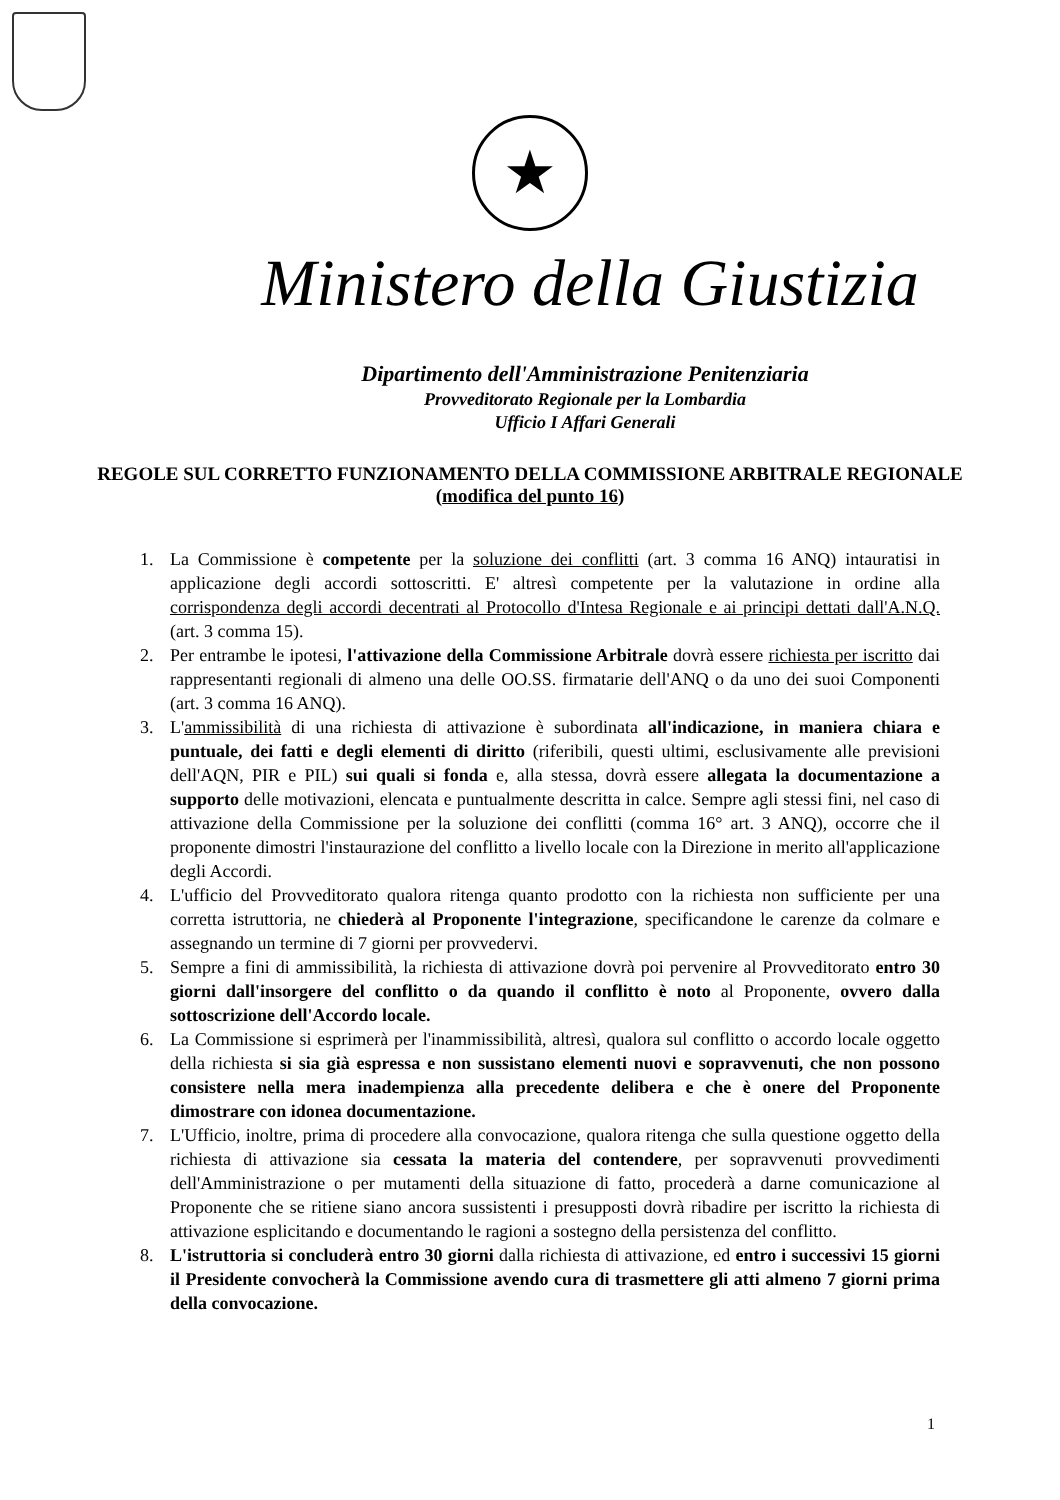★
Ministero della Giustizia
Dipartimento dell'Amministrazione Penitenziaria
Provveditorato Regionale per la Lombardia
Ufficio I Affari Generali
REGOLE SUL CORRETTO FUNZIONAMENTO DELLA COMMISSIONE ARBITRALE REGIONALE (modifica del punto 16)
1. La Commissione è competente per la soluzione dei conflitti (art. 3 comma 16 ANQ) intauratisi in applicazione degli accordi sottoscritti. E' altresì competente per la valutazione in ordine alla corrispondenza degli accordi decentrati al Protocollo d'Intesa Regionale e ai principi dettati dall'A.N.Q. (art. 3 comma 15).
2. Per entrambe le ipotesi, l'attivazione della Commissione Arbitrale dovrà essere richiesta per iscritto dai rappresentanti regionali di almeno una delle OO.SS. firmatarie dell'ANQ o da uno dei suoi Componenti (art. 3 comma 16 ANQ).
3. L'ammissibilità di una richiesta di attivazione è subordinata all'indicazione, in maniera chiara e puntuale, dei fatti e degli elementi di diritto (riferibili, questi ultimi, esclusivamente alle previsioni dell'AQN, PIR e PIL) sui quali si fonda e, alla stessa, dovrà essere allegata la documentazione a supporto delle motivazioni, elencata e puntualmente descritta in calce. Sempre agli stessi fini, nel caso di attivazione della Commissione per la soluzione dei conflitti (comma 16° art. 3 ANQ), occorre che il proponente dimostri l'instaurazione del conflitto a livello locale con la Direzione in merito all'applicazione degli Accordi.
4. L'ufficio del Provveditorato qualora ritenga quanto prodotto con la richiesta non sufficiente per una corretta istruttoria, ne chiederà al Proponente l'integrazione, specificandone le carenze da colmare e assegnando un termine di 7 giorni per provvedervi.
5. Sempre a fini di ammissibilità, la richiesta di attivazione dovrà poi pervenire al Provveditorato entro 30 giorni dall'insorgere del conflitto o da quando il conflitto è noto al Proponente, ovvero dalla sottoscrizione dell'Accordo locale.
6. La Commissione si esprimerà per l'inammissibilità, altresì, qualora sul conflitto o accordo locale oggetto della richiesta si sia già espressa e non sussistano elementi nuovi e sopravvenuti, che non possono consistere nella mera inadempienza alla precedente delibera e che è onere del Proponente dimostrare con idonea documentazione.
7. L'Ufficio, inoltre, prima di procedere alla convocazione, qualora ritenga che sulla questione oggetto della richiesta di attivazione sia cessata la materia del contendere, per sopravvenuti provvedimenti dell'Amministrazione o per mutamenti della situazione di fatto, procederà a darne comunicazione al Proponente che se ritiene siano ancora sussistenti i presupposti dovrà ribadire per iscritto la richiesta di attivazione esplicitando e documentando le ragioni a sostegno della persistenza del conflitto.
8. L'istruttoria si concluderà entro 30 giorni dalla richiesta di attivazione, ed entro i successivi 15 giorni il Presidente convocherà la Commissione avendo cura di trasmettere gli atti almeno 7 giorni prima della convocazione.
1